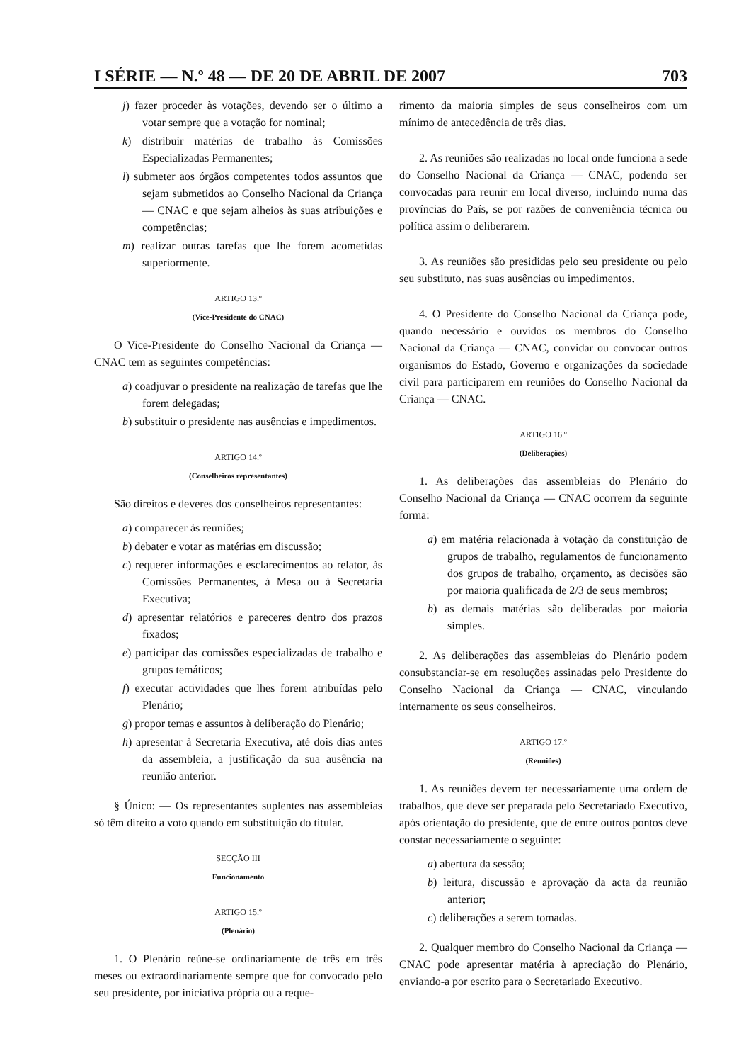I SÉRIE — N.º 48 — DE 20 DE ABRIL DE 2007 703
j) fazer proceder às votações, devendo ser o último a votar sempre que a votação for nominal;
k) distribuir matérias de trabalho às Comissões Especializadas Permanentes;
l) submeter aos órgãos competentes todos assuntos que sejam submetidos ao Conselho Nacional da Criança — CNAC e que sejam alheios às suas atribuições e competências;
m) realizar outras tarefas que lhe forem acometidas superiormente.
ARTIGO 13.º
(Vice-Presidente do CNAC)
O Vice-Presidente do Conselho Nacional da Criança — CNAC tem as seguintes competências:
a) coadjuvar o presidente na realização de tarefas que lhe forem delegadas;
b) substituir o presidente nas ausências e impedimentos.
ARTIGO 14.º
(Conselheiros representantes)
São direitos e deveres dos conselheiros representantes:
a) comparecer às reuniões;
b) debater e votar as matérias em discussão;
c) requerer informações e esclarecimentos ao relator, às Comissões Permanentes, à Mesa ou à Secretaria Executiva;
d) apresentar relatórios e pareceres dentro dos prazos fixados;
e) participar das comissões especializadas de trabalho e grupos temáticos;
f) executar actividades que lhes forem atribuídas pelo Plenário;
g) propor temas e assuntos à deliberação do Plenário;
h) apresentar à Secretaria Executiva, até dois dias antes da assembleia, a justificação da sua ausência na reunião anterior.
§ Único: — Os representantes suplentes nas assembleias só têm direito a voto quando em substituição do titular.
SECÇÃO III
Funcionamento
ARTIGO 15.º
(Plenário)
1. O Plenário reúne-se ordinariamente de três em três meses ou extraordinariamente sempre que for convocado pelo seu presidente, por iniciativa própria ou a reque-
rimento da maioria simples de seus conselheiros com um mínimo de antecedência de três dias.
2. As reuniões são realizadas no local onde funciona a sede do Conselho Nacional da Criança — CNAC, podendo ser convocadas para reunir em local diverso, incluindo numa das províncias do País, se por razões de conveniência técnica ou política assim o deliberarem.
3. As reuniões são presididas pelo seu presidente ou pelo seu substituto, nas suas ausências ou impedimentos.
4. O Presidente do Conselho Nacional da Criança pode, quando necessário e ouvidos os membros do Conselho Nacional da Criança — CNAC, convidar ou convocar outros organismos do Estado, Governo e organizações da sociedade civil para participarem em reuniões do Conselho Nacional da Criança — CNAC.
ARTIGO 16.º
(Deliberações)
1. As deliberações das assembleias do Plenário do Conselho Nacional da Criança — CNAC ocorrem da seguinte forma:
a) em matéria relacionada à votação da constituição de grupos de trabalho, regulamentos de funcionamento dos grupos de trabalho, orçamento, as decisões são por maioria qualificada de 2/3 de seus membros;
b) as demais matérias são deliberadas por maioria simples.
2. As deliberações das assembleias do Plenário podem consubstanciar-se em resoluções assinadas pelo Presidente do Conselho Nacional da Criança — CNAC, vinculando internamente os seus conselheiros.
ARTIGO 17.º
(Reuniões)
1. As reuniões devem ter necessariamente uma ordem de trabalhos, que deve ser preparada pelo Secretariado Executivo, após orientação do presidente, que de entre outros pontos deve constar necessariamente o seguinte:
a) abertura da sessão;
b) leitura, discussão e aprovação da acta da reunião anterior;
c) deliberações a serem tomadas.
2. Qualquer membro do Conselho Nacional da Criança — CNAC pode apresentar matéria à apreciação do Plenário, enviando-a por escrito para o Secretariado Executivo.